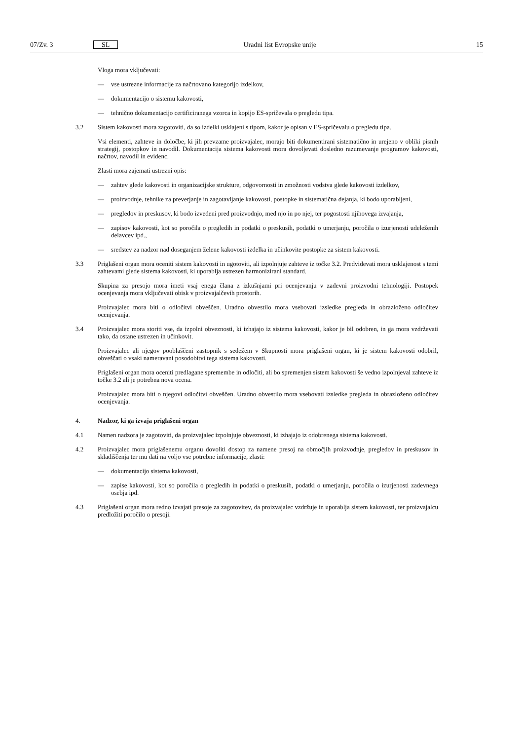07/Zv. 3 SL Uradni list Evropske unije 15
Vloga mora vključevati:
— vse ustrezne informacije za načrtovano kategorijo izdelkov,
— dokumentacijo o sistemu kakovosti,
— tehnično dokumentacijo certificiranega vzorca in kopijo ES-spričevala o pregledu tipa.
3.2 Sistem kakovosti mora zagotoviti, da so izdelki usklajeni s tipom, kakor je opisan v ES-spričevalu o pregledu tipa.
Vsi elementi, zahteve in določbe, ki jih prevzame proizvajalec, morajo biti dokumentirani sistematično in urejeno v obliki pisnih strategij, postopkov in navodil. Dokumentacija sistema kakovosti mora dovoljevati dosledno razumevanje programov kakovosti, načrtov, navodil in evidenc.
Zlasti mora zajemati ustrezni opis:
— zahtev glede kakovosti in organizacijske strukture, odgovornosti in zmožnosti vodstva glede kakovosti izdelkov,
— proizvodnje, tehnike za preverjanje in zagotavljanje kakovosti, postopke in sistematična dejanja, ki bodo uporabljeni,
— pregledov in preskusov, ki bodo izvedeni pred proizvodnjo, med njo in po njej, ter pogostosti njihovega izvajanja,
— zapisov kakovosti, kot so poročila o pregledih in podatki o preskusih, podatki o umerjanju, poročila o izurjenosti udeleženih delavcev ipd.,
— sredstev za nadzor nad doseganjem želene kakovosti izdelka in učinkovite postopke za sistem kakovosti.
3.3 Priglašeni organ mora oceniti sistem kakovosti in ugotoviti, ali izpolnjuje zahteve iz točke 3.2. Predvidevati mora usklajenost s temi zahtevami glede sistema kakovosti, ki uporablja ustrezen harmonizirani standard.
Skupina za presojo mora imeti vsaj enega člana z izkušnjami pri ocenjevanju v zadevni proizvodni tehnologiji. Postopek ocenjevanja mora vključevati obisk v proizvajalčevih prostorih.
Proizvajalec mora biti o odločitvi obveščen. Uradno obvestilo mora vsebovati izsledke pregleda in obrazloženo odločitev ocenjevanja.
3.4 Proizvajalec mora storiti vse, da izpolni obveznosti, ki izhajajo iz sistema kakovosti, kakor je bil odobren, in ga mora vzdrževati tako, da ostane ustrezen in učinkovit.
Proizvajalec ali njegov pooblaščeni zastopnik s sedežem v Skupnosti mora priglašeni organ, ki je sistem kakovosti odobril, obveščati o vsaki nameravani posodobitvi tega sistema kakovosti.
Priglašeni organ mora oceniti predlagane spremembe in odločiti, ali bo spremenjen sistem kakovosti še vedno izpolnjeval zahteve iz točke 3.2 ali je potrebna nova ocena.
Proizvajalec mora biti o njegovi odločitvi obveščen. Uradno obvestilo mora vsebovati izsledke pregleda in obrazloženo odločitev ocenjevanja.
4. Nadzor, ki ga izvaja priglašeni organ
4.1 Namen nadzora je zagotoviti, da proizvajalec izpolnjuje obveznosti, ki izhajajo iz odobrenega sistema kakovosti.
4.2 Proizvajalec mora priglašenemu organu dovoliti dostop za namene presoj na območjih proizvodnje, pregledov in preskusov in skladiščenja ter mu dati na voljo vse potrebne informacije, zlasti:
— dokumentacijo sistema kakovosti,
— zapise kakovosti, kot so poročila o pregledih in podatki o preskusih, podatki o umerjanju, poročila o izurjenosti zadevnega osebja ipd.
4.3 Priglašeni organ mora redno izvajati presoje za zagotovitev, da proizvajalec vzdržuje in uporablja sistem kakovosti, ter proizvajalcu predložiti poročilo o presoji.